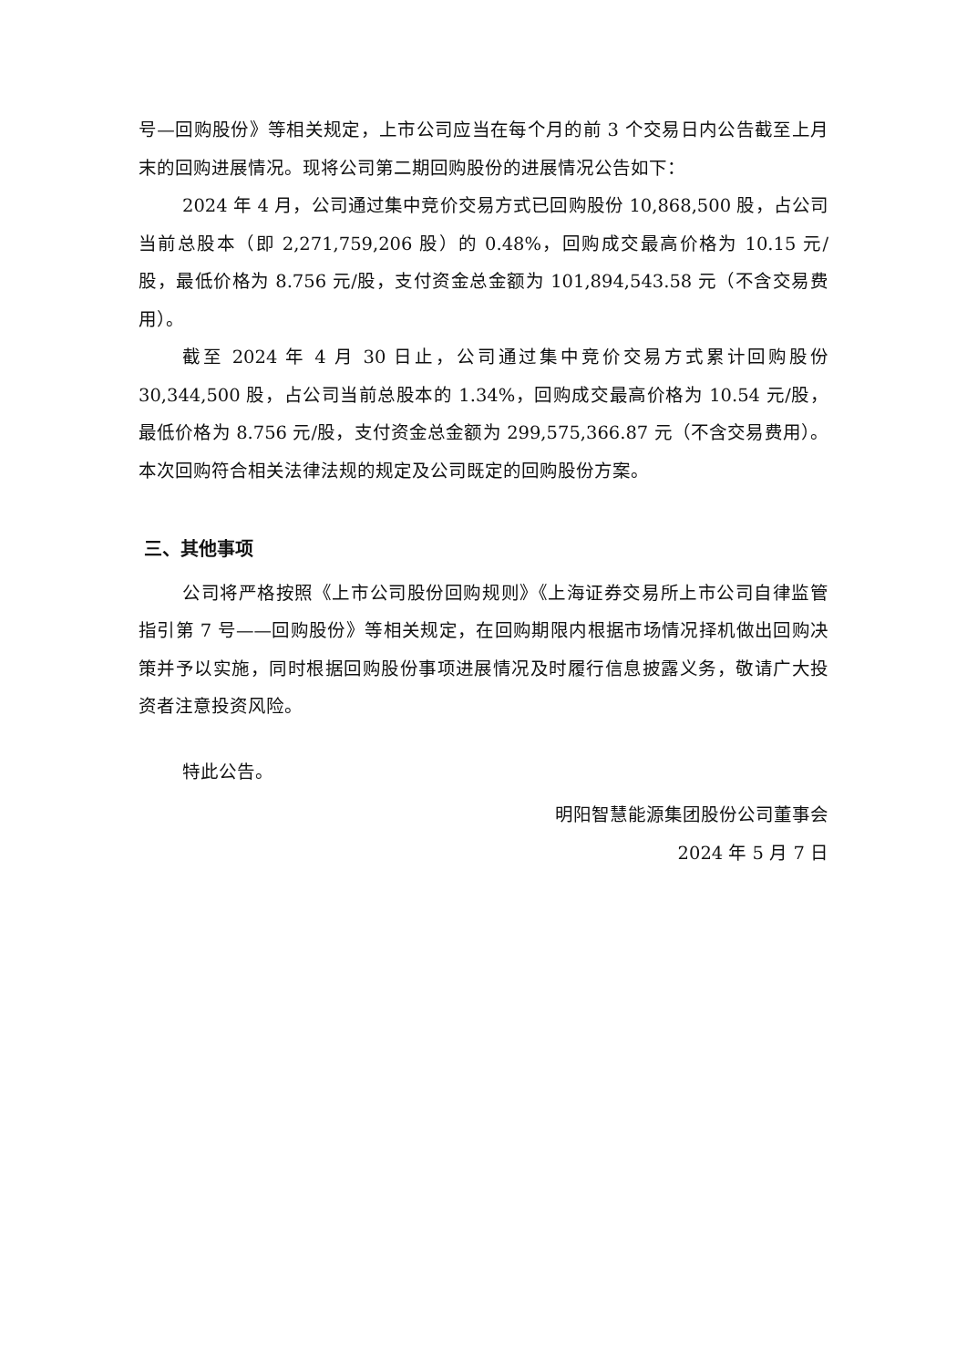号—回购股份》等相关规定，上市公司应当在每个月的前 3 个交易日内公告截至上月末的回购进展情况。现将公司第二期回购股份的进展情况公告如下：
2024 年 4 月，公司通过集中竞价交易方式已回购股份 10,868,500 股，占公司当前总股本（即 2,271,759,206 股）的 0.48%，回购成交最高价格为 10.15 元/股，最低价格为 8.756 元/股，支付资金总金额为 101,894,543.58 元（不含交易费用）。
截至 2024 年 4 月 30 日止，公司通过集中竞价交易方式累计回购股份 30,344,500 股，占公司当前总股本的 1.34%，回购成交最高价格为 10.54 元/股，最低价格为 8.756 元/股，支付资金总金额为 299,575,366.87 元（不含交易费用）。本次回购符合相关法律法规的规定及公司既定的回购股份方案。
三、其他事项
公司将严格按照《上市公司股份回购规则》《上海证券交易所上市公司自律监管指引第 7 号——回购股份》等相关规定，在回购期限内根据市场情况择机做出回购决策并予以实施，同时根据回购股份事项进展情况及时履行信息披露义务，敬请广大投资者注意投资风险。
特此公告。
明阳智慧能源集团股份公司董事会
2024 年 5 月 7 日